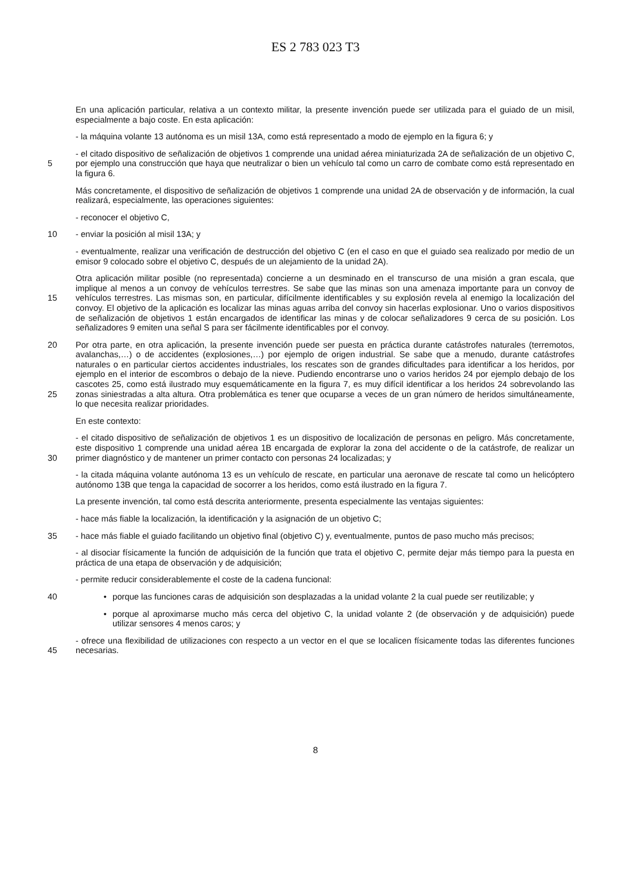ES 2 783 023 T3
En una aplicación particular, relativa a un contexto militar, la presente invención puede ser utilizada para el guiado de un misil, especialmente a bajo coste. En esta aplicación:
- la máquina volante 13 autónoma es un misil 13A, como está representado a modo de ejemplo en la figura 6; y
5 - el citado dispositivo de señalización de objetivos 1 comprende una unidad aérea miniaturizada 2A de señalización de un objetivo C, por ejemplo una construcción que haya que neutralizar o bien un vehículo tal como un carro de combate como está representado en la figura 6.
Más concretamente, el dispositivo de señalización de objetivos 1 comprende una unidad 2A de observación y de información, la cual realizará, especialmente, las operaciones siguientes:
- reconocer el objetivo C,
10 - enviar la posición al misil 13A; y
- eventualmente, realizar una verificación de destrucción del objetivo C (en el caso en que el guiado sea realizado por medio de un emisor 9 colocado sobre el objetivo C, después de un alejamiento de la unidad 2A).
15 Otra aplicación militar posible (no representada) concierne a un desminado en el transcurso de una misión a gran escala, que implique al menos a un convoy de vehículos terrestres. Se sabe que las minas son una amenaza importante para un convoy de vehículos terrestres. Las mismas son, en particular, difícilmente identificables y su explosión revela al enemigo la localización del convoy. El objetivo de la aplicación es localizar las minas aguas arriba del convoy sin hacerlas explosionar. Uno o varios dispositivos de señalización de objetivos 1 están encargados de identificar las minas y de colocar señalizadores 9 cerca de su posición. Los señalizadores 9 emiten una señal S para ser fácilmente identificables por el convoy.
20
25
Por otra parte, en otra aplicación, la presente invención puede ser puesta en práctica durante catástrofes naturales (terremotos, avalanchas,…) o de accidentes (explosiones,…) por ejemplo de origen industrial. Se sabe que a menudo, durante catástrofes naturales o en particular ciertos accidentes industriales, los rescates son de grandes dificultades para identificar a los heridos, por ejemplo en el interior de escombros o debajo de la nieve. Pudiendo encontrarse uno o varios heridos 24 por ejemplo debajo de los cascotes 25, como está ilustrado muy esquemáticamente en la figura 7, es muy difícil identificar a los heridos 24 sobrevolando las zonas siniestradas a alta altura. Otra problemática es tener que ocuparse a veces de un gran número de heridos simultáneamente, lo que necesita realizar prioridades.
En este contexto:
30 - el citado dispositivo de señalización de objetivos 1 es un dispositivo de localización de personas en peligro. Más concretamente, este dispositivo 1 comprende una unidad aérea 1B encargada de explorar la zona del accidente o de la catástrofe, de realizar un primer diagnóstico y de mantener un primer contacto con personas 24 localizadas; y
- la citada máquina volante autónoma 13 es un vehículo de rescate, en particular una aeronave de rescate tal como un helicóptero autónomo 13B que tenga la capacidad de socorrer a los heridos, como está ilustrado en la figura 7.
La presente invención, tal como está descrita anteriormente, presenta especialmente las ventajas siguientes:
- hace más fiable la localización, la identificación y la asignación de un objetivo C;
35 - hace más fiable el guiado facilitando un objetivo final (objetivo C) y, eventualmente, puntos de paso mucho más precisos;
- al disociar físicamente la función de adquisición de la función que trata el objetivo C, permite dejar más tiempo para la puesta en práctica de una etapa de observación y de adquisición;
- permite reducir considerablemente el coste de la cadena funcional:
40 • porque las funciones caras de adquisición son desplazadas a la unidad volante 2 la cual puede ser reutilizable; y
• porque al aproximarse mucho más cerca del objetivo C, la unidad volante 2 (de observación y de adquisición) puede utilizar sensores 4 menos caros; y
45 - ofrece una flexibilidad de utilizaciones con respecto a un vector en el que se localicen físicamente todas las diferentes funciones necesarias.
8